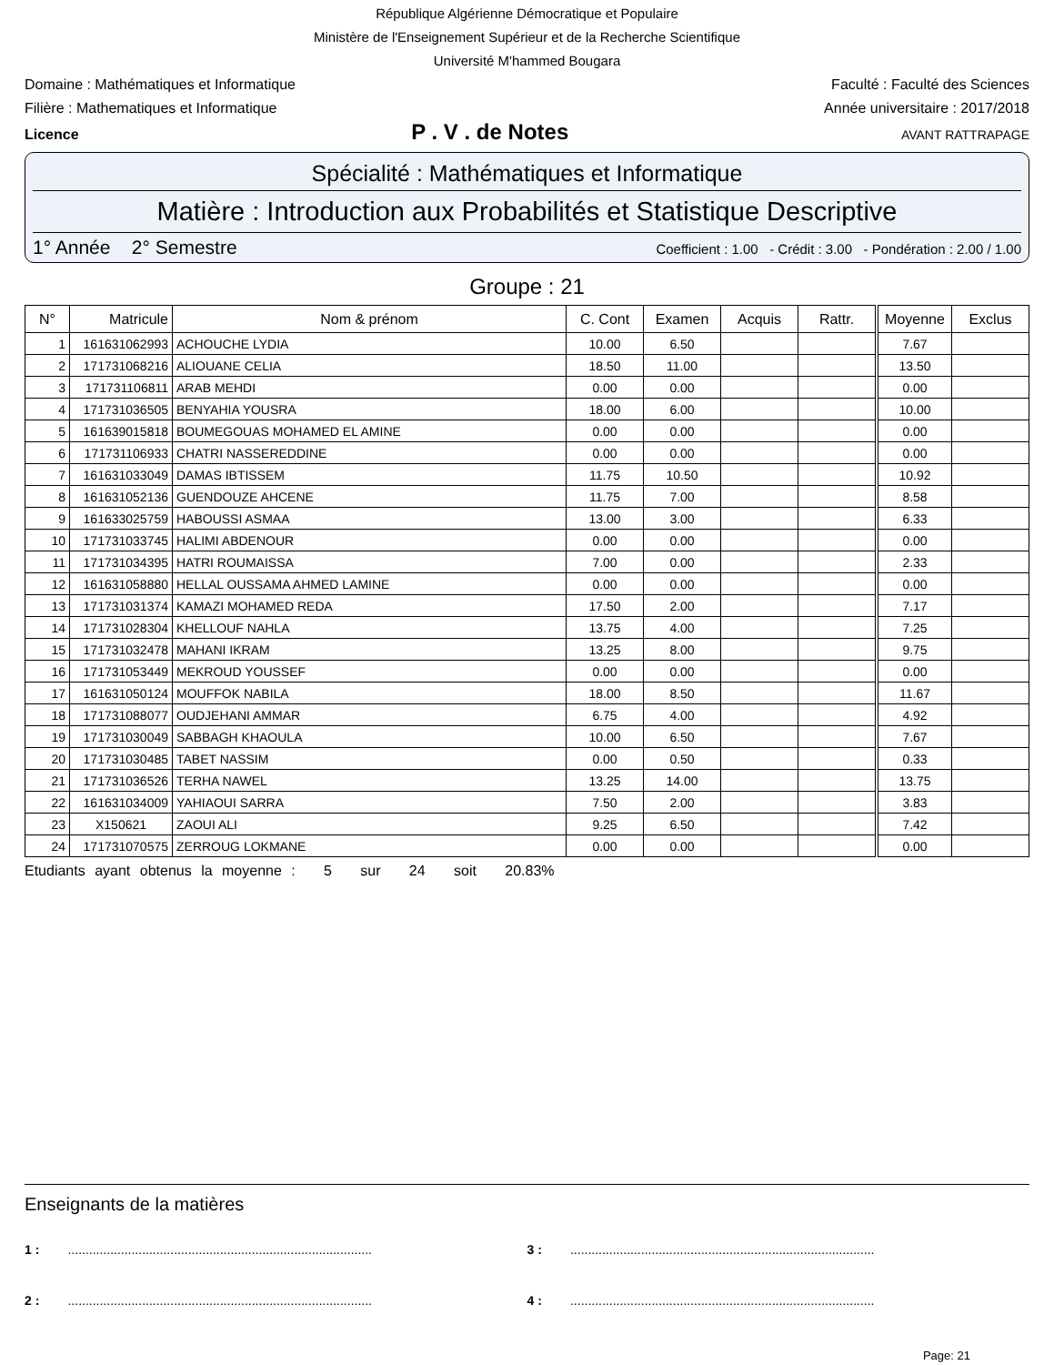République Algérienne Démocratique et Populaire
Ministère de l'Enseignement Supérieur et de la Recherche Scientifique
Université M'hammed Bougara
Domaine : Mathématiques et Informatique Faculté : Faculté des Sciences
Filière : Mathematiques et Informatique Année universitaire : 2017/2018
Licence P . V . de Notes AVANT RATTRAPAGE
Spécialité : Mathématiques et Informatique
Matière : Introduction aux Probabilités et Statistique Descriptive
1° Année 2° Semestre Coefficient : 1.00 - Crédit : 3.00 - Pondération : 2.00 / 1.00
Groupe : 21
| N° | Matricule | Nom & prénom | C. Cont | Examen | Acquis | Rattr. | Moyenne | Exclus |
| --- | --- | --- | --- | --- | --- | --- | --- | --- |
| 1 | 161631062993 | ACHOUCHE LYDIA | 10.00 | 6.50 | | | 7.67 | |
| 2 | 171731068216 | ALIOUANE CELIA | 18.50 | 11.00 | | | 13.50 | |
| 3 | 171731106811 | ARAB MEHDI | 0.00 | 0.00 | | | 0.00 | |
| 4 | 171731036505 | BENYAHIA YOUSRA | 18.00 | 6.00 | | | 10.00 | |
| 5 | 161639015818 | BOUMEGOUAS MOHAMED EL AMINE | 0.00 | 0.00 | | | 0.00 | |
| 6 | 171731106933 | CHATRI NASSEREDDINE | 0.00 | 0.00 | | | 0.00 | |
| 7 | 161631033049 | DAMAS IBTISSEM | 11.75 | 10.50 | | | 10.92 | |
| 8 | 161631052136 | GUENDOUZE AHCENE | 11.75 | 7.00 | | | 8.58 | |
| 9 | 161633025759 | HABOUSSI ASMAA | 13.00 | 3.00 | | | 6.33 | |
| 10 | 171731033745 | HALIMI ABDENOUR | 0.00 | 0.00 | | | 0.00 | |
| 11 | 171731034395 | HATRI ROUMAISSA | 7.00 | 0.00 | | | 2.33 | |
| 12 | 161631058880 | HELLAL OUSSAMA AHMED LAMINE | 0.00 | 0.00 | | | 0.00 | |
| 13 | 171731031374 | KAMAZI MOHAMED REDA | 17.50 | 2.00 | | | 7.17 | |
| 14 | 171731028304 | KHELLOUF NAHLA | 13.75 | 4.00 | | | 7.25 | |
| 15 | 171731032478 | MAHANI IKRAM | 13.25 | 8.00 | | | 9.75 | |
| 16 | 171731053449 | MEKROUD YOUSSEF | 0.00 | 0.00 | | | 0.00 | |
| 17 | 161631050124 | MOUFFOK NABILA | 18.00 | 8.50 | | | 11.67 | |
| 18 | 171731088077 | OUDJEHANI AMMAR | 6.75 | 4.00 | | | 4.92 | |
| 19 | 171731030049 | SABBAGH KHAOULA | 10.00 | 6.50 | | | 7.67 | |
| 20 | 171731030485 | TABET NASSIM | 0.00 | 0.50 | | | 0.33 | |
| 21 | 171731036526 | TERHA NAWEL | 13.25 | 14.00 | | | 13.75 | |
| 22 | 161631034009 | YAHIAOUI SARRA | 7.50 | 2.00 | | | 3.83 | |
| 23 | X150621 | ZAOUI ALI | 9.25 | 6.50 | | | 7.42 | |
| 24 | 171731070575 | ZERROUG LOKMANE | 0.00 | 0.00 | | | 0.00 | |
Etudiants ayant obtenus la moyenne : 5 sur 24 soit 20.83%
Enseignants de la matières
1 : ......................................................................................
3 : ......................................................................................
2 : ......................................................................................
4 : ......................................................................................
Page: 21